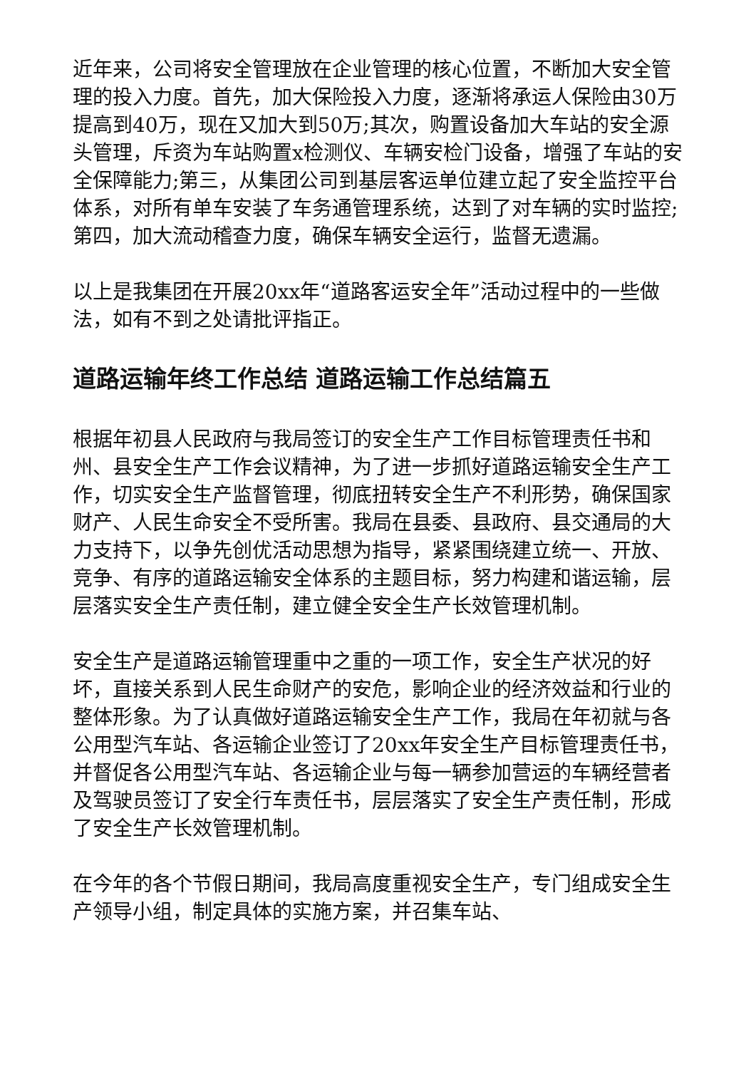近年来，公司将安全管理放在企业管理的核心位置，不断加大安全管理的投入力度。首先，加大保险投入力度，逐渐将承运人保险由30万提高到40万，现在又加大到50万;其次，购置设备加大车站的安全源头管理，斥资为车站购置x检测仪、车辆安检门设备，增强了车站的安全保障能力;第三，从集团公司到基层客运单位建立起了安全监控平台体系，对所有单车安装了车务通管理系统，达到了对车辆的实时监控;第四，加大流动稽查力度，确保车辆安全运行，监督无遗漏。
以上是我集团在开展20xx年“道路客运安全年”活动过程中的一些做法，如有不到之处请批评指正。
道路运输年终工作总结 道路运输工作总结篇五
根据年初县人民政府与我局签订的安全生产工作目标管理责任书和州、县安全生产工作会议精神，为了进一步抓好道路运输安全生产工作，切实安全生产监督管理，彻底扭转安全生产不利形势，确保国家财产、人民生命安全不受所害。我局在县委、县政府、县交通局的大力支持下，以争先创优活动思想为指导，紧紧围绕建立统一、开放、竞争、有序的道路运输安全体系的主题目标，努力构建和谐运输，层层落实安全生产责任制，建立健全安全生产长效管理机制。
安全生产是道路运输管理重中之重的一项工作，安全生产状况的好坏，直接关系到人民生命财产的安危，影响企业的经济效益和行业的整体形象。为了认真做好道路运输安全生产工作，我局在年初就与各公用型汽车站、各运输企业签订了20xx年安全生产目标管理责任书，并督促各公用型汽车站、各运输企业与每一辆参加营运的车辆经营者及驾驶员签订了安全行车责任书，层层落实了安全生产责任制，形成了安全生产长效管理机制。
在今年的各个节假日期间，我局高度重视安全生产，专门组成安全生产领导小组，制定具体的实施方案，并召集车站、